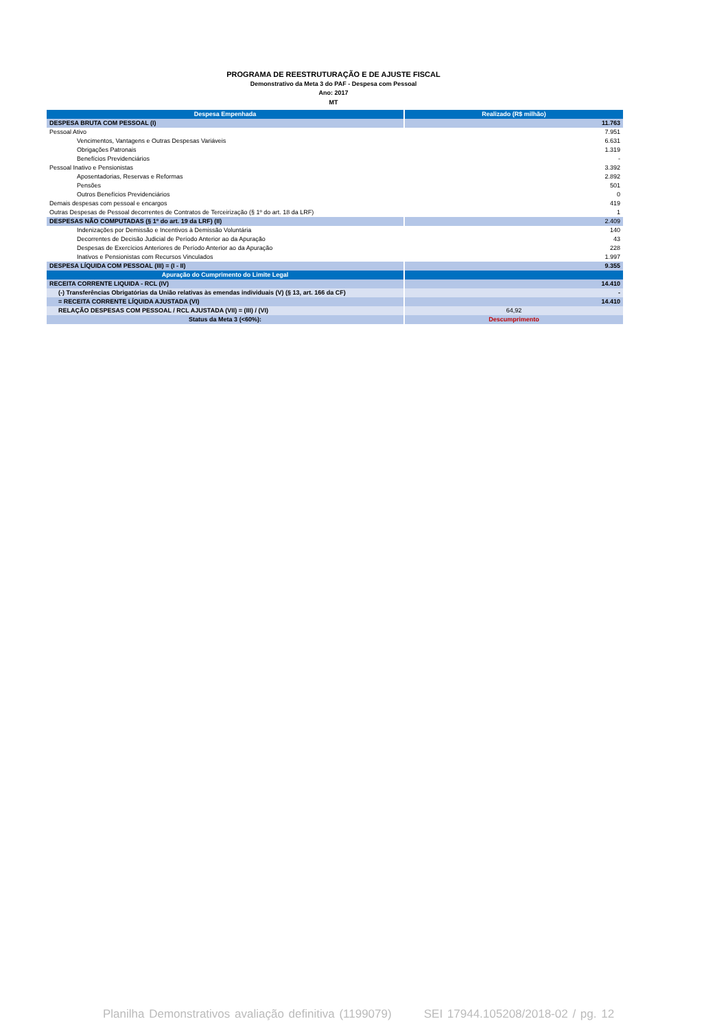PROGRAMA DE REESTRUTURAÇÃO E DE AJUSTE FISCAL
Demonstrativo da Meta 3 do PAF - Despesa com Pessoal
Ano: 2017
MT
| Despesa Empenhada | Realizado (R$ milhão) |
| --- | --- |
| DESPESA BRUTA COM PESSOAL (I) | 11.763 |
| Pessoal Ativo | 7.951 |
| Vencimentos, Vantagens e Outras Despesas Variáveis | 6.631 |
| Obrigações Patronais | 1.319 |
| Benefícios Previdenciários | - |
| Pessoal Inativo e Pensionistas | 3.392 |
| Aposentadorias, Reservas e Reformas | 2.892 |
| Pensões | 501 |
| Outros Benefícios Previdenciários | 0 |
| Demais despesas com pessoal e encargos | 419 |
| Outras Despesas de Pessoal decorrentes de Contratos de Terceirização (§ 1º do art. 18 da LRF) | 1 |
| DESPESAS NÃO COMPUTADAS (§ 1º do art. 19 da LRF) (II) | 2.409 |
| Indenizações por Demissão e Incentivos à Demissão Voluntária | 140 |
| Decorrentes de Decisão Judicial de Período Anterior ao da Apuração | 43 |
| Despesas de Exercícios Anteriores de Período Anterior ao da Apuração | 228 |
| Inativos e Pensionistas com Recursos Vinculados | 1.997 |
| DESPESA LÍQUIDA COM PESSOAL (III) = (I - II) | 9.355 |
| Apuração do Cumprimento do Limite Legal | |
| RECEITA CORRENTE LIQUIDA - RCL (IV) | 14.410 |
| (-) Transferências Obrigatórias da União relativas às emendas individuais (V) (§ 13, art. 166 da CF) | - |
| = RECEITA CORRENTE LÍQUIDA AJUSTADA (VI) | 14.410 |
| RELAÇÃO DESPESAS COM PESSOAL / RCL AJUSTADA (VII) = (III) / (VI) | 64,92 |
| Status da Meta 3 (<60%): | Descumprimento |
Planilha Demonstrativos avaliação definitiva (1199079) SEI 17944.105208/2018-02 / pg. 12